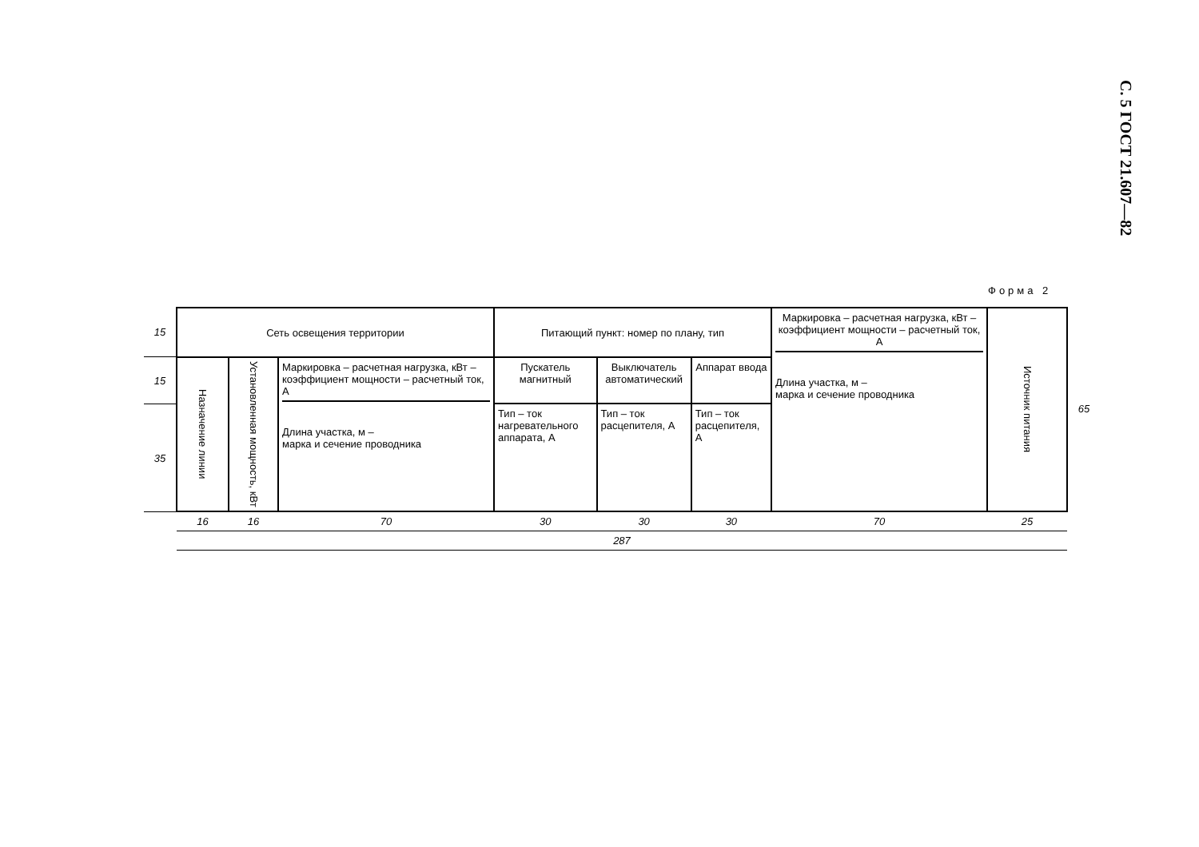С. 5 ГОСТ 21.607—82
Форма 2
15
15
35
| Сеть освещения территории | | | Питающий пункт: номер по плану, тип | | | Маркировка – расчетная нагрузка, кВт – коэффициент мощности – расчетный ток, А Длина участка, м – марка и сечение проводника | Источник питания |
| Назначение линии | Установленная мощность, кВт | Маркировка – расчетная нагрузка, кВт – коэффициент мощности – расчетный ток, А Длина участка, м – марка и сечение проводника | Пускатель магнитный | Выключатель автоматический | Аппарат ввода | | |
| | | | Тип – ток нагревательного аппарата, А | Тип – ток расцепителя, А | Тип – ток расцепителя, А | | |
| 16 | 16 | 70 | 30 | 30 | 30 | 70 | 25 |
| 287 | | | | | | | |
65